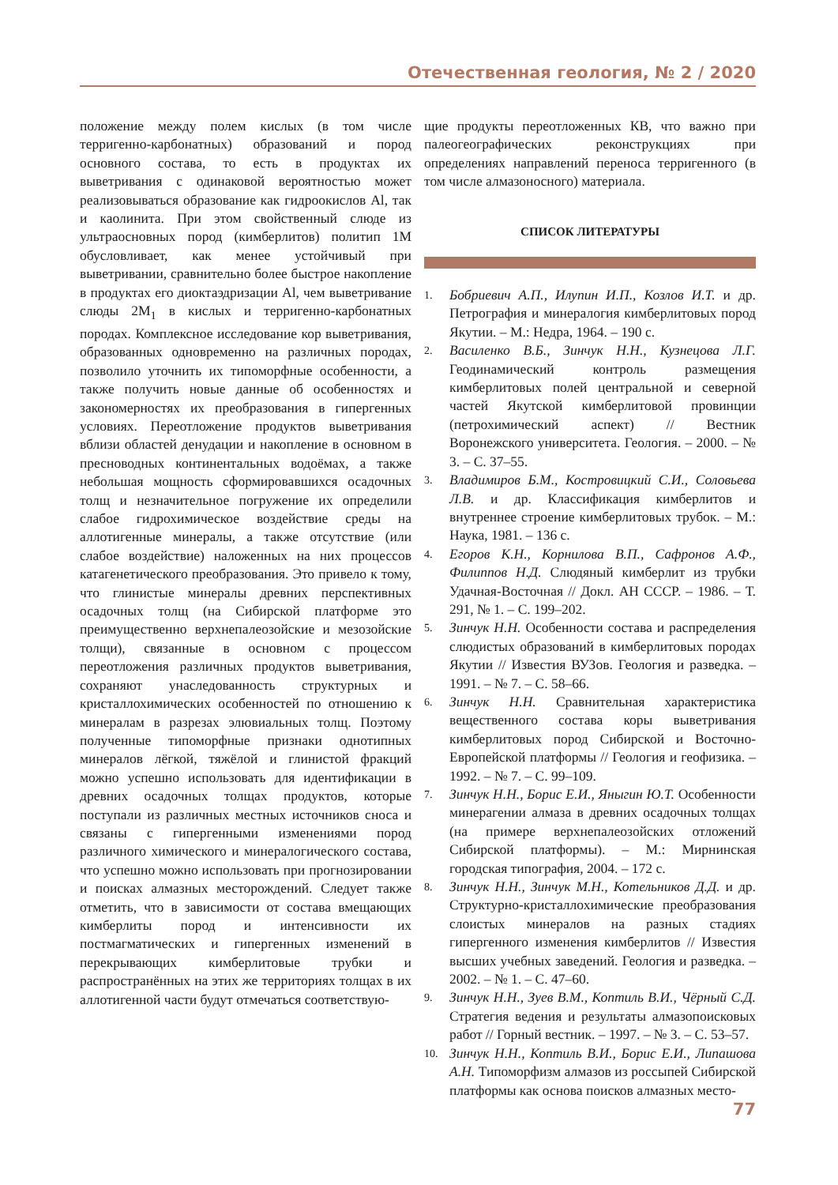Отечественная геология, № 2 / 2020
положение между полем кислых (в том числе терригенно-карбонатных) образований и пород основного состава, то есть в продуктах их выветривания с одинаковой вероятностью может реализовываться образование как гидроокислов Al, так и каолинита. При этом свойственный слюде из ультраосновных пород (кимберлитов) политип 1М обусловливает, как менее устойчивый при выветривании, сравнительно более быстрое накопление в продуктах его диоктаэдризации Al, чем выветривание слюды 2M<sub>1</sub> в кислых и терригенно-карбонатных породах. Комплексное исследование кор выветривания, образованных одновременно на различных породах, позволило уточнить их типоморфные особенности, а также получить новые данные об особенностях и закономерностях их преобразования в гипергенных условиях. Переотложение продуктов выветривания вблизи областей денудации и накопление в основном в пресноводных континентальных водоёмах, а также небольшая мощность сформировавшихся осадочных толщ и незначительное погружение их определили слабое гидрохимическое воздействие среды на аллотигенные минералы, а также отсутствие (или слабое воздействие) наложенных на них процессов катагенетического преобразования. Это привело к тому, что глинистые минералы древних перспективных осадочных толщ (на Сибирской платформе это преимущественно верхнепалеозойские и мезозойские толщи), связанные в основном с процессом переотложения различных продуктов выветривания, сохраняют унаследованность структурных и кристаллохимических особенностей по отношению к минералам в разрезах элювиальных толщ. Поэтому полученные типоморфные признаки однотипных минералов лёгкой, тяжёлой и глинистой фракций можно успешно использовать для идентификации в древних осадочных толщах продуктов, которые поступали из различных местных источников сноса и связаны с гипергенными изменениями пород различного химического и минералогического состава, что успешно можно использовать при прогнозировании и поисках алмазных месторождений. Следует также отметить, что в зависимости от состава вмещающих кимберлиты пород и интенсивности их постмагматических и гипергенных изменений в перекрывающих кимберлитовые трубки и распространённых на этих же территориях толщах в их аллотигенной части будут отмечаться соответствую-
щие продукты переотложенных КВ, что важно при палеогеографических реконструкциях при определениях направлений переноса терригенного (в том числе алмазоносного) материала.
СПИСОК ЛИТЕРАТУРЫ
1. Бобриевич А.П., Илупин И.П., Козлов И.Т. и др. Петрография и минералогия кимберлитовых пород Якутии. – М.: Недра, 1964. – 190 с.
2. Василенко В.Б., Зинчук Н.Н., Кузнецова Л.Г. Геодинамический контроль размещения кимберлитовых полей центральной и северной частей Якутской кимберлитовой провинции (петрохимический аспект) // Вестник Воронежского университета. Геология. – 2000. – № 3. – С. 37–55.
3. Владимиров Б.М., Костровицкий С.И., Соловьева Л.В. и др. Классификация кимберлитов и внутреннее строение кимберлитовых трубок. – М.: Наука, 1981. – 136 с.
4. Егоров К.Н., Корнилова В.П., Сафронов А.Ф., Филиппов Н.Д. Слюдяный кимберлит из трубки Удачная-Восточная // Докл. АН СССР. – 1986. – Т. 291, № 1. – С. 199–202.
5. Зинчук Н.Н. Особенности состава и распределения слюдистых образований в кимберлитовых породах Якутии // Известия ВУЗов. Геология и разведка. – 1991. – № 7. – С. 58–66.
6. Зинчук Н.Н. Сравнительная характеристика вещественного состава коры выветривания кимберлитовых пород Сибирской и Восточно-Европейской платформы // Геология и геофизика. – 1992. – № 7. – С. 99–109.
7. Зинчук Н.Н., Борис Е.И., Яныгин Ю.Т. Особенности минерагении алмаза в древних осадочных толщах (на примере верхнепалеозойских отложений Сибирской платформы). – М.: Мирнинская городская типография, 2004. – 172 с.
8. Зинчук Н.Н., Зинчук М.Н., Котельников Д.Д. и др. Структурно-кристаллохимические преобразования слоистых минералов на разных стадиях гипергенного изменения кимберлитов // Известия высших учебных заведений. Геология и разведка. – 2002. – № 1. – С. 47–60.
9. Зинчук Н.Н., Зуев В.М., Коптиль В.И., Чёрный С.Д. Стратегия ведения и результаты алмазопоисковых работ // Горный вестник. – 1997. – № 3. – С. 53–57.
10. Зинчук Н.Н., Коптиль В.И., Борис Е.И., Липашова А.Н. Типоморфизм алмазов из россыпей Сибирской платформы как основа поисков алмазных место-
77